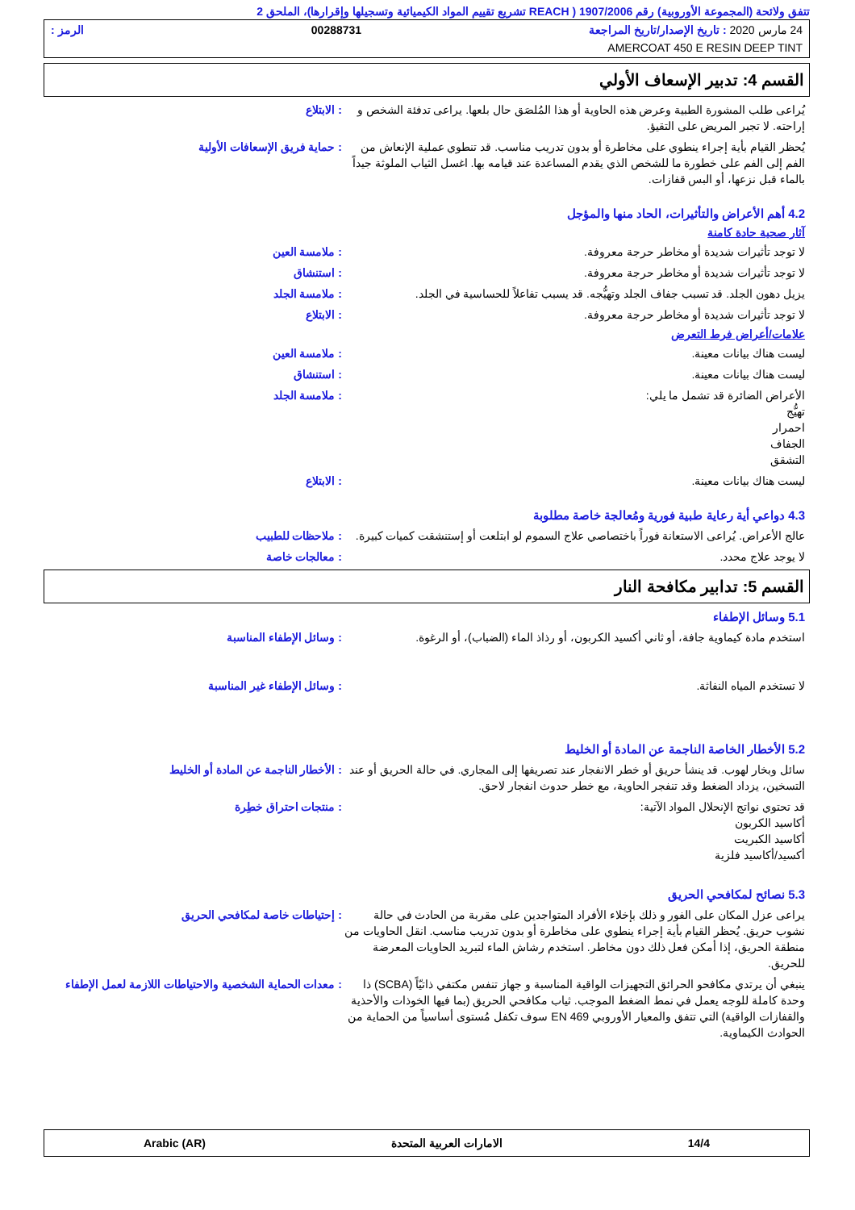تتفق ولائحة (المجموعة الأوروبية) رقم 1907/2006 ( REACH تشريع تقييم المواد الكيميائية وتسجيلها وإقرارها)، الملحق 2
24 مارس 2020 : تاريخ الإصدار/تاريخ المراجعة 00288731 الرمز :
AMERCOAT 450 E RESIN DEEP TINT
القسم 4: تدبير الإسعاف الأولي
يُراعى طلب المشورة الطبية وعرض هذه الحاوية أو هذا المُلصَق حال بلعها. يراعى تدفئة الشخص و إراحته. لا تجبر المريض على التقيؤ.
: الابتلاع
يُحظر القيام بأية إجراء ينطوي على مخاطرة أو بدون تدريب مناسب. قد تنطوي عملية الإنعاش من الفم إلى الفم على خطورة ما للشخص الذي يقدم المساعدة عند قيامه بها. اغسل الثياب الملوثة جيداً بالماء قبل نزعها، أو البس قفازات.
: حماية فريق الإسعافات الأولية
4.2 أهم الأعراض والتأثيرات، الحاد منها والمؤجل
آثار صحية حادة كامنة
لا توجد تأثيرات شديدة أو مخاطر حرجة معروفة.
: ملامسة العين
لا توجد تأثيرات شديدة أو مخاطر حرجة معروفة.
: استنشاق
يزيل دهون الجلد. قد تسبب جفاف الجلد وتهيُّجه. قد يسبب تفاعلاً للحساسية في الجلد.
: ملامسة الجلد
لا توجد تأثيرات شديدة أو مخاطر حرجة معروفة.
: الابتلاع
علامات/أعراض فرط التعرض
ليست هناك بيانات معينة. : ملامسة العين
ليست هناك بيانات معينة. : استنشاق
الأعراض الضائرة قد تشمل ما يلي:
تهيُّج
احمرار
الجفاف
التشقق
: ملامسة الجلد
ليست هناك بيانات معينة. : الابتلاع
4.3 دواعي أية رعاية طبية فورية ومُعالجة خاصة مطلوبة
عالج الأعراض. يُراعى الاستعانة فوراً باختصاصي علاج السموم لو ابتلعت أو إستنشقت كميات كبيرة.
: ملاحظات للطبيب
لا يوجد علاج محدد. : معالجات خاصة
القسم 5: تدابير مكافحة النار
5.1 وسائل الإطفاء
استخدم مادة كيماوية جافة، أو ثاني أكسيد الكربون، أو رذاذ الماء (الضباب)، أو الرغوة.
: وسائل الإطفاء المناسبة
لا تستخدم المياه النفاثة. : وسائل الإطفاء غير المناسبة
5.2 الأخطار الخاصة الناجمة عن المادة أو الخليط
سائل وبخار لهوب. قد ينشأ حريق أو خطر الانفجار عند تصريفها إلى المجاري. في حالة الحريق أو عند التسخين، يزداد الضغط وقد تنفجر الحاوية، مع خطر حدوث انفجار لاحق.
: الأخطار الناجمة عن المادة أو الخليط
قد تحتوي نواتج الإنحلال المواد الآتية:
أكاسيد الكربون
أكاسيد الكبريت
أكسيد/أكاسيد فلزية
: منتجات احتراق خطِرة
5.3 نصائح لمكافحي الحريق
يراعى عزل المكان على الفور و ذلك بإخلاء الأفراد المتواجدين على مقربة من الحادث في حالة نشوب حريق. يُحظر القيام بأية إجراء ينطوي على مخاطرة أو بدون تدريب مناسب. انقل الحاويات من منطقة الحريق، إذا أمكن فعل ذلك دون مخاطر. استخدم رشاش الماء لتبريد الحاويات المعرضة للحريق.
: إحتياطات خاصة لمكافحي الحريق
ينبغي أن يرتدي مكافحو الحرائق التجهيزات الواقية المناسبة و جهاز تنفس مكتفي ذاتيّاً (SCBA) ذا وحدة كاملة للوجه يعمل في نمط الضغط الموجب. ثياب مكافحي الحريق (بما فيها الخوذات والأحذية والقفازات الواقية) التي تتفق والمعيار الأوروبي EN 469 سوف تكفل مُستوى أساسياً من الحماية من الحوادث الكيماوية.
: معدات الحماية الشخصية والاحتياطات اللازمة لعمل الإطفاء
14/4 الامارات العربية المتحدة Arabic (AR)